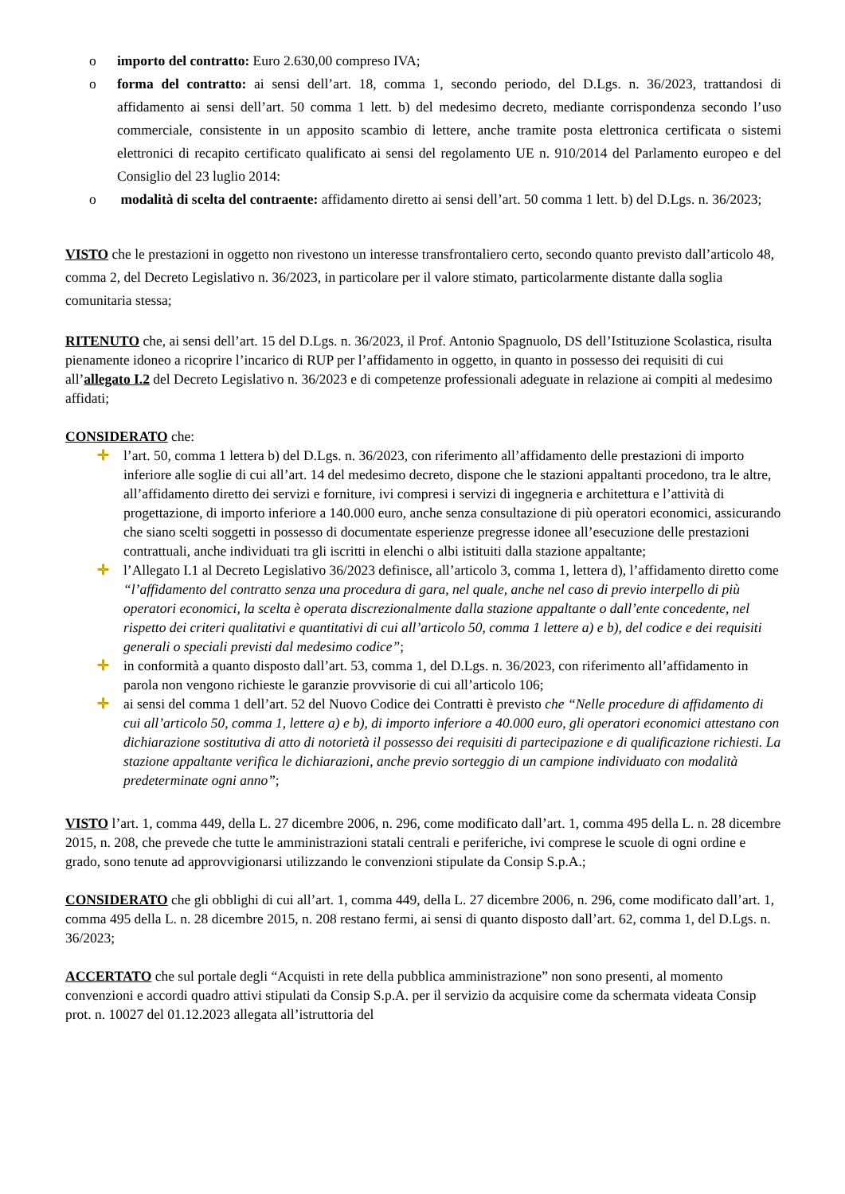o importo del contratto: Euro 2.630,00 compreso IVA;
o forma del contratto: ai sensi dell’art. 18, comma 1, secondo periodo, del D.Lgs. n. 36/2023, trattandosi di affidamento ai sensi dell’art. 50 comma 1 lett. b) del medesimo decreto, mediante corrispondenza secondo l’uso commerciale, consistente in un apposito scambio di lettere, anche tramite posta elettronica certificata o sistemi elettronici di recapito certificato qualificato ai sensi del regolamento UE n. 910/2014 del Parlamento europeo e del Consiglio del 23 luglio 2014:
o modalità di scelta del contraente: affidamento diretto ai sensi dell’art. 50 comma 1 lett. b) del D.Lgs. n. 36/2023;
VISTO che le prestazioni in oggetto non rivestono un interesse transfrontaliero certo, secondo quanto previsto dall’articolo 48, comma 2, del Decreto Legislativo n. 36/2023, in particolare per il valore stimato, particolarmente distante dalla soglia comunitaria stessa;
RITENUTO che, ai sensi dell’art. 15 del D.Lgs. n. 36/2023, il Prof. Antonio Spagnuolo, DS dell’Istituzione Scolastica, risulta pienamente idoneo a ricoprire l’incarico di RUP per l’affidamento in oggetto, in quanto in possesso dei requisiti di cui all’allegato I.2 del Decreto Legislativo n. 36/2023 e di competenze professionali adeguate in relazione ai compiti al medesimo affidati;
CONSIDERATO che:
✛ l’art. 50, comma 1 lettera b) del D.Lgs. n. 36/2023, con riferimento all’affidamento delle prestazioni di importo inferiore alle soglie di cui all’art. 14 del medesimo decreto, dispone che le stazioni appaltanti procedono, tra le altre, all’affidamento diretto dei servizi e forniture, ivi compresi i servizi di ingegneria e architettura e l’attività di progettazione, di importo inferiore a 140.000 euro, anche senza consultazione di più operatori economici, assicurando che siano scelti soggetti in possesso di documentate esperienze pregresse idonee all’esecuzione delle prestazioni contrattuali, anche individuati tra gli iscritti in elenchi o albi istituiti dalla stazione appaltante;
✛ l’Allegato I.1 al Decreto Legislativo 36/2023 definisce, all’articolo 3, comma 1, lettera d), l’affidamento diretto come “l’affidamento del contratto senza una procedura di gara, nel quale, anche nel caso di previo interpello di più operatori economici, la scelta è operata discrezionalmente dalla stazione appaltante o dall’ente concedente, nel rispetto dei criteri qualitativi e quantitativi di cui all’articolo 50, comma 1 lettere a) e b), del codice e dei requisiti generali o speciali previsti dal medesimo codice”;
✛ in conformità a quanto disposto dall’art. 53, comma 1, del D.Lgs. n. 36/2023, con riferimento all’affidamento in parola non vengono richieste le garanzie provvisorie di cui all’articolo 106;
✛ ai sensi del comma 1 dell’art. 52 del Nuovo Codice dei Contratti è previsto che “Nelle procedure di affidamento di cui all’articolo 50, comma 1, lettere a) e b), di importo inferiore a 40.000 euro, gli operatori economici attestano con dichiarazione sostitutiva di atto di notorietà il possesso dei requisiti di partecipazione e di qualificazione richiesti. La stazione appaltante verifica le dichiarazioni, anche previo sorteggio di un campione individuato con modalità predeterminate ogni anno”;
VISTO l’art. 1, comma 449, della L. 27 dicembre 2006, n. 296, come modificato dall’art. 1, comma 495 della L. n. 28 dicembre 2015, n. 208, che prevede che tutte le amministrazioni statali centrali e periferiche, ivi comprese le scuole di ogni ordine e grado, sono tenute ad approvvigionarsi utilizzando le convenzioni stipulate da Consip S.p.A.;
CONSIDERATO che gli obblighi di cui all’art. 1, comma 449, della L. 27 dicembre 2006, n. 296, come modificato dall’art. 1, comma 495 della L. n. 28 dicembre 2015, n. 208 restano fermi, ai sensi di quanto disposto dall’art. 62, comma 1, del D.Lgs. n. 36/2023;
ACCERTATO che sul portale degli “Acquisti in rete della pubblica amministrazione” non sono presenti, al momento convenzioni e accordi quadro attivi stipulati da Consip S.p.A. per il servizio da acquisire come da schermata videata Consip prot. n. 10027 del 01.12.2023 allegata all’istruttoria del